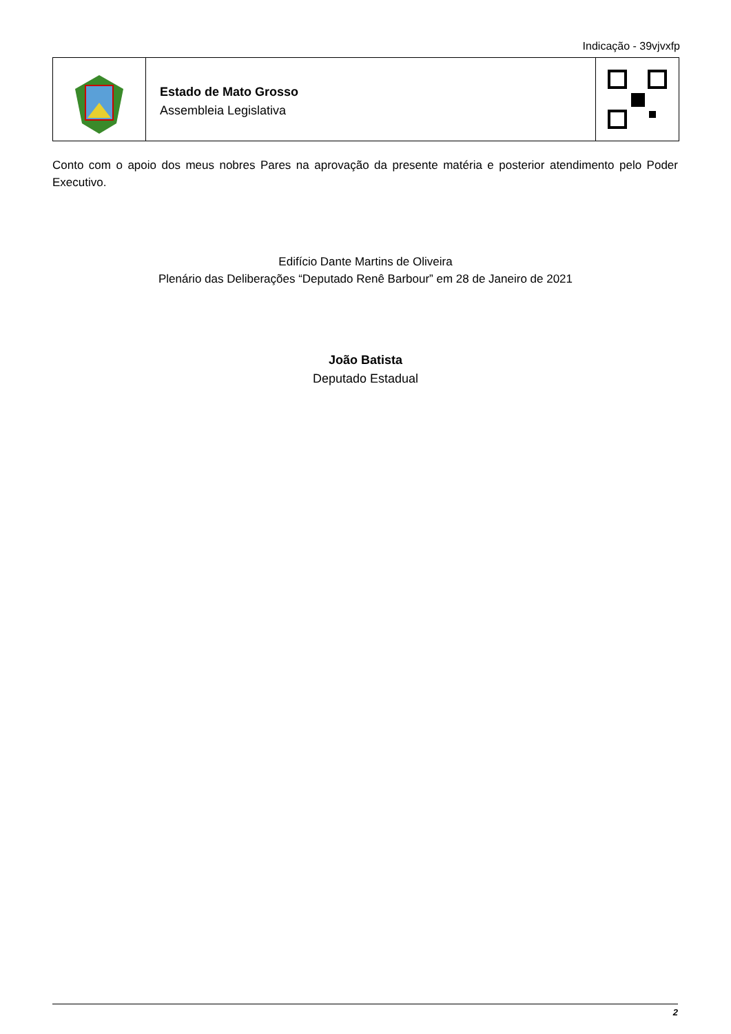Indicação - 39vjvxfp
Estado de Mato Grosso
Assembleia Legislativa
Conto com o apoio dos meus nobres Pares na aprovação da presente matéria e posterior atendimento pelo Poder Executivo.
Edifício Dante Martins de Oliveira
Plenário das Deliberações “Deputado Renê Barbour” em 28 de Janeiro de 2021
João Batista
Deputado Estadual
2